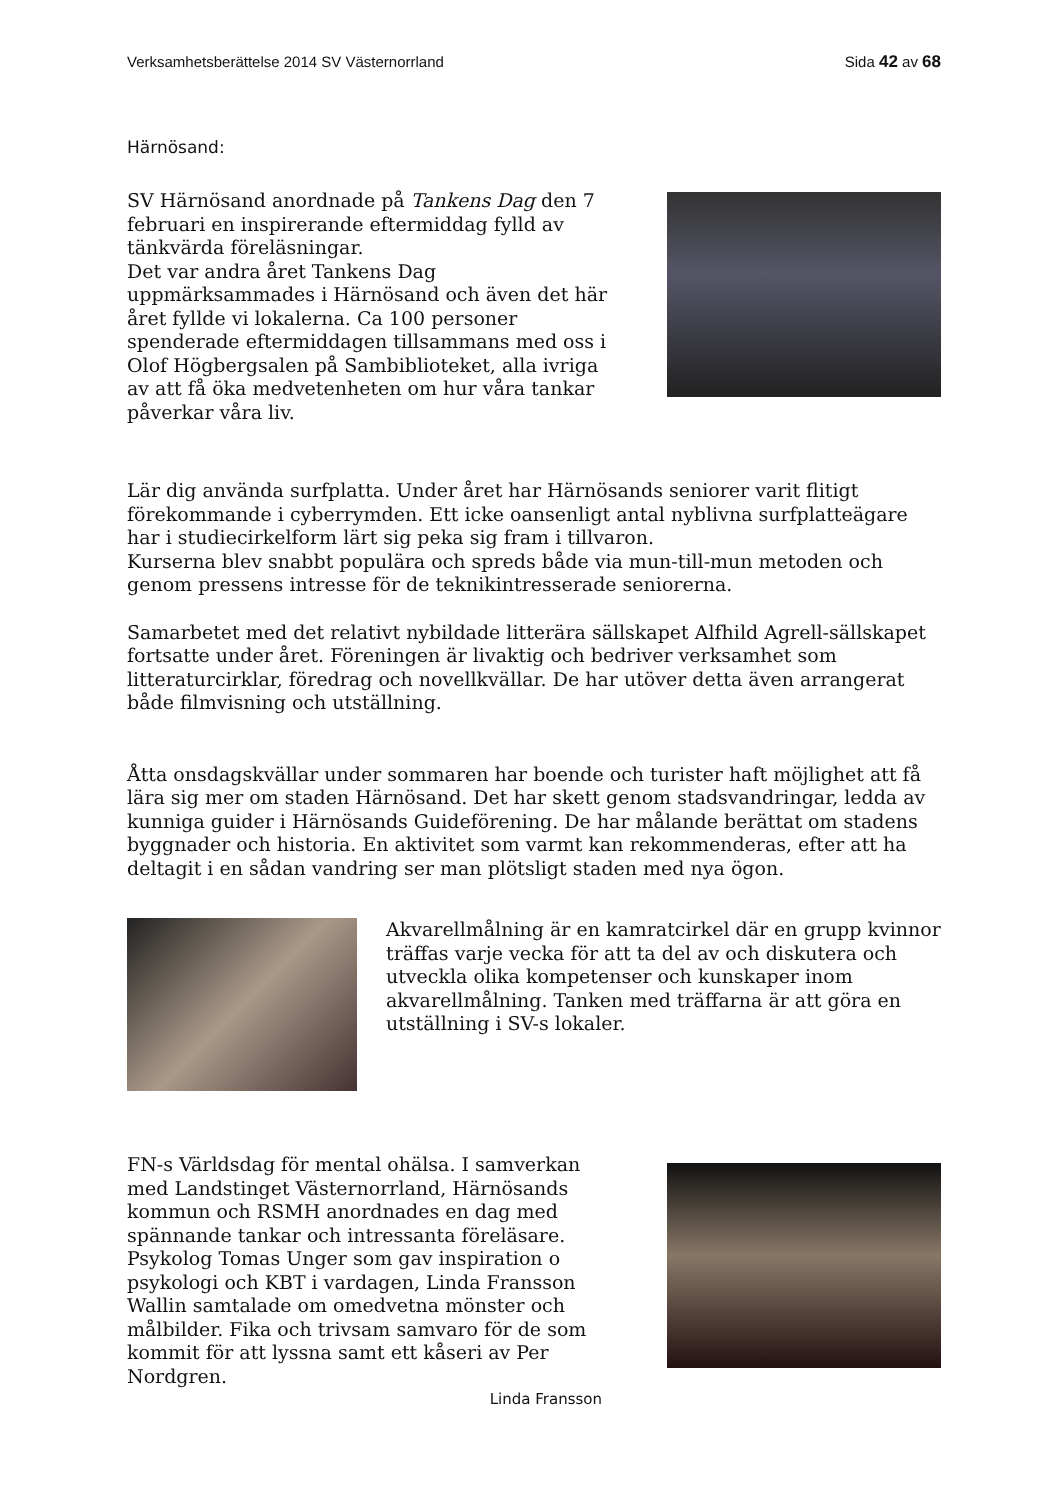Verksamhetsberättelse 2014 SV Västernorrland Sida 42 av 68
Härnösand:
SV Härnösand anordnade på Tankens Dag den 7 februari en inspirerande eftermiddag fylld av tänkvärda föreläsningar.
Det var andra året Tankens Dag uppmärksammades i Härnösand och även det här året fyllde vi lokalerna. Ca 100 personer spenderade eftermiddagen tillsammans med oss i Olof Högbergsalen på Sambiblioteket, alla ivriga av att få öka medvetenheten om hur våra tankar påverkar våra liv.
Lär dig använda surfplatta. Under året har Härnösands seniorer varit flitigt förekommande i cyberrymden. Ett icke oansenligt antal nyblivna surfplatteägare har i studiecirkelform lärt sig peka sig fram i tillvaron.
Kurserna blev snabbt populära och spreds både via mun-till-mun metoden och genom pressens intresse för de teknikintresserade seniorerna.
Samarbetet med det relativt nybildade litterära sällskapet Alfhild Agrell-sällskapet fortsatte under året. Föreningen är livaktig och bedriver verksamhet som litteraturcirklar, föredrag och novellkvällar. De har utöver detta även arrangerat både filmvisning och utställning.
Åtta onsdagskvällar under sommaren har boende och turister haft möjlighet att få lära sig mer om staden Härnösand. Det har skett genom stadsvandringar, ledda av kunniga guider i Härnösands Guideförening. De har målande berättat om stadens byggnader och historia. En aktivitet som varmt kan rekommenderas, efter att ha deltagit i en sådan vandring ser man plötsligt staden med nya ögon.
Akvarellmålning är en kamratcirkel där en grupp kvinnor träffas varje vecka för att ta del av och diskutera och utveckla olika kompetenser och kunskaper inom akvarellmålning. Tanken med träffarna är att göra en utställning i SV-s lokaler.
FN-s Världsdag för mental ohälsa. I samverkan med Landstinget Västernorrland, Härnösands kommun och RSMH anordnades en dag med spännande tankar och intressanta föreläsare. Psykolog Tomas Unger som gav inspiration o psykologi och KBT i vardagen, Linda Fransson Wallin samtalade om omedvetna mönster och målbilder. Fika och trivsam samvaro för de som kommit för att lyssna samt ett kåseri av Per Nordgren.
Linda Fransson